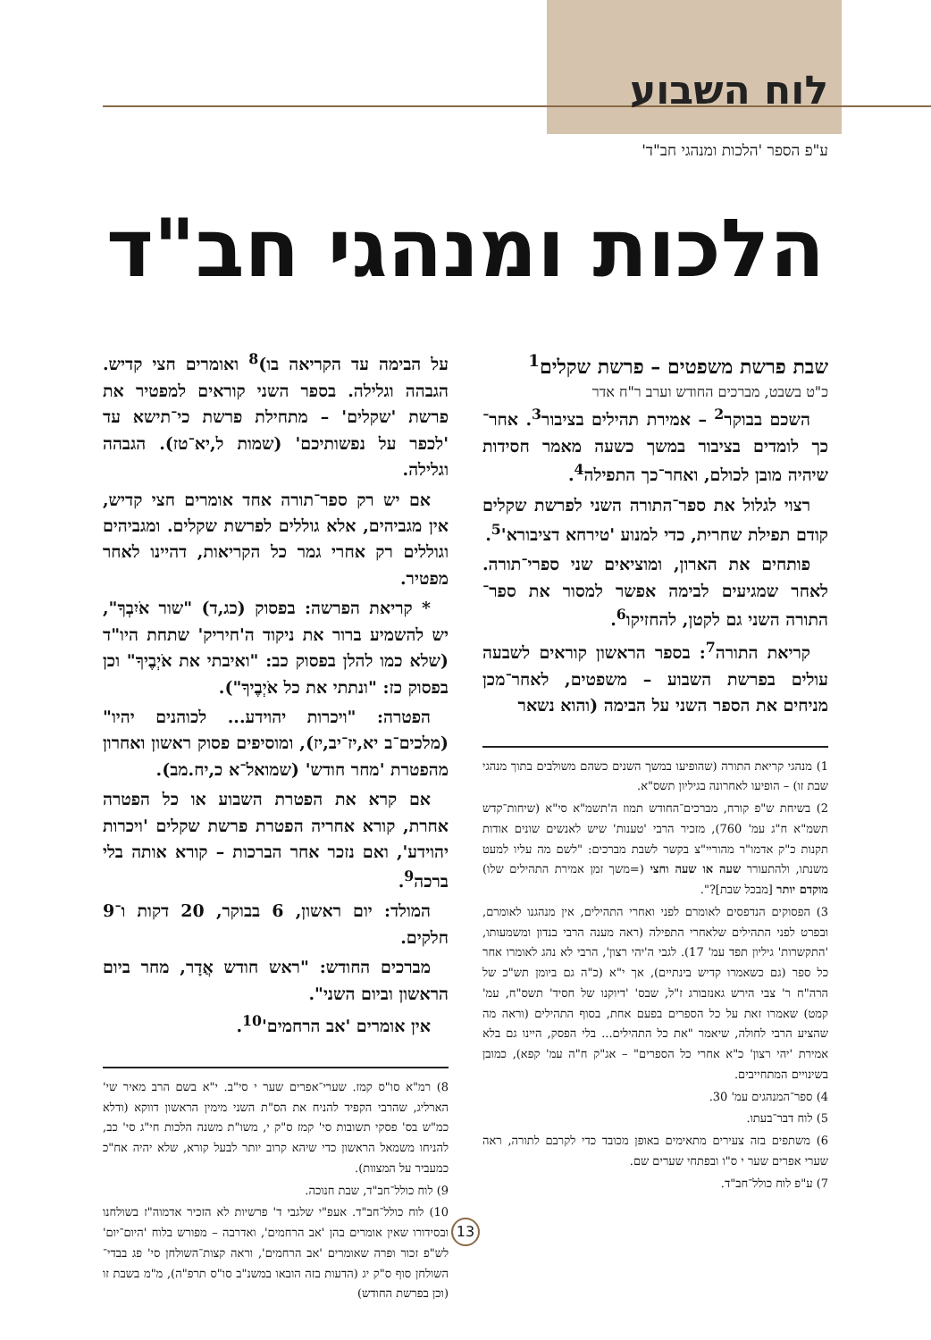לוח השבוע
ע"פ הספר 'הלכות ומנהגי חב"ד'
הלכות ומנהגי חב"ד
שבת פרשת משפטים – פרשת שקלים<sup>1</sup>
כ"ט בשבט, מברכים החודש וערב ר"ח אדר
השכם בבוקר<sup>2</sup> – אמירת תהילים בציבור<sup>3</sup>. אחר־כך לומדים בציבור במשך כשעה מאמר חסידות שיהיה מובן לכולם, ואחר־כך התפילה<sup>4</sup>.
רצוי לגלול את ספר־התורה השני לפרשת שקלים קודם תפילת שחרית, כדי למנוע 'טירחא דציבורא'<sup>5</sup>.
פותחים את הארון, ומוציאים שני ספרי־תורה. לאחר שמגיעים לבימה אפשר למסור את ספר־התורה השני גם לקטן, להחזיקו<sup>6</sup>.
קריאת התורה<sup>7</sup>: בספר הראשון קוראים לשבעה עולים בפרשת השבוע – משפטים, לאחר־מכן מניחים את הספר השני על הבימה (והוא נשאר
1) מנהגי קריאת התורה (שהופיעו במשך השנים כשהם משולבים בתוך מנהגי שבת זו) – הופיעו לאחרונה בגיליון תשס"א.
2) בשיחת ש"פ קורח, מברכים־החודש תמוז ה'תשמ"א סי"א (שיחות־קדש תשמ"א ח"ג עמ' 760), מזכיר הרבי 'טענות' שיש לאנשים שונים אודות תקנות כ"ק אדמו"ר מהוריי"צ בקשר לשבת מברכים: "לשם מה עליו למעט משנתו, ולהתעורר שעה או שעה וחצי (=משך זמן אמירת התהילים שלו) מוקדם יותר [מבכל שבת]?".
3) הפסוקים הנדפסים לאומרם לפני ואחרי התהילים, אין מנהגנו לאומרם, ובפרט לפני התהילים שלאחרי התפילה (ראה מענה הרבי בנדון ומשמעותו, 'התקשרות' גיליון תפד עמ' 17). לגבי ה'יהי רצון', הרבי לא נהג לאומרו אחר כל ספר (גם כשאמרו קדיש בינתיים), אך י"א (כ"ה גם ביומן תש"כ של הרה"ח ר' צבי הירש גאנזבורג ז"ל, שבס' 'דיוקנו של חסיד' תשס"ח, עמ' קמט) שאמרו זאת על כל הספרים בפעם אחת, בסוף התהילים (וראה מה שהציע הרבי לחולה, שיאמר "את כל התהילים... בלי הפסק, היינו גם בלא אמירת 'יהי רצון' כ"א אחרי כל הספרים" – אג"ק ח"ה עמ' קפא), כמובן בשינויים המתחייבים.
4) ספר־המנהגים עמ' 30.
5) לוח דבר־בעתו.
6) משתפים בזה צעירים מתאימים באופן מכובד כדי לקרבם לתורה, ראה שערי אפרים שער י ס"ו ובפתחי שערים שם.
7) ע"פ לוח כולל־חב"ד.
על הבימה עד הקריאה בו)<sup>8</sup> ואומרים חצי קדיש. הגבהה וגלילה. בספר השני קוראים למפטיר את פרשת 'שקלים' – מתחילת פרשת כי־תישא עד 'לכפר על נפשותיכם' (שמות ל,יא־טז). הגבהה וגלילה.
אם יש רק ספר־תורה אחד אומרים חצי קדיש, אין מגביהים, אלא גוללים לפרשת שקלים. ומגביהים וגוללים רק אחרי גמר כל הקריאות, דהיינו לאחר מפטיר.
* קריאת הפרשה: בפסוק (כג,ד) "שור אֹיִבְךָ", יש להשמיע ברור את ניקוד ה'חיריק' שתחת היו"ד (שלא כמו להלן בפסוק כב: "ואיבתי את אֹיְבֶיךָ" וכן בפסוק כז: "ונתתי את כל אֹיְבֶיךָ").
הפטרה: "ויכרות יהוידע... לכוהנים יהיו" (מלכים־ב יא,יז־יב,יז), ומוסיפים פסוק ראשון ואחרון מהפטרת 'מחר חודש' (שמואל־א כ,יח.מב).
אם קרא את הפטרת השבוע או כל הפטרה אחרת, קורא אחריה הפטרת פרשת שקלים 'ויכרות יהוידע', ואם נזכר אחר הברכות – קורא אותה בלי ברכה<sup>9</sup>.
המולד: יום ראשון, 6 בבוקר, 20 דקות ו־9 חלקים.
מברכים החודש: "ראש חודש אֲדָר, מחר ביום הראשון וביום השני".
אין אומרים 'אב הרחמים'<sup>10</sup>.
8) רמ"א סו"ס קמז. שערי־אפרים שער י סי"ב. י"א בשם הרב מאיר שי' הארליג, שהרבי הקפיד להניח את הס"ת השני מימין הראשון דווקא (ודלא כמ"ש בס' פסקי תשובות סי' קמז ס"ק י, משו"ת משנה הלכות חי"ג סי' כב, להניחו משמאל הראשון כדי שיהא קרוב יותר לבעל קורא, שלא יהיה אח"כ כמעביר על המצוות).
9) לוח כולל־חב"ד, שבת חנוכה.
10) לוח כולל־חב"ד. אעפ"י שלגבי ד' פרשיות לא הזכיר אדמוה"ז בשולחנו ובסידורו שאין אומרים בהן 'אב הרחמים', ואדרבה – מפורש בלוח 'היום־יום' לש"פ זכור ופרה שאומרים 'אב הרחמים', וראה קצות־השולחן סי' פג בבדי־השולחן סוף ס"ק יג (הדעות בזה הובאו במשנ"ב סו"ס תרפ"ה), מ"מ בשבת זו (וכן בפרשת החודש)
13